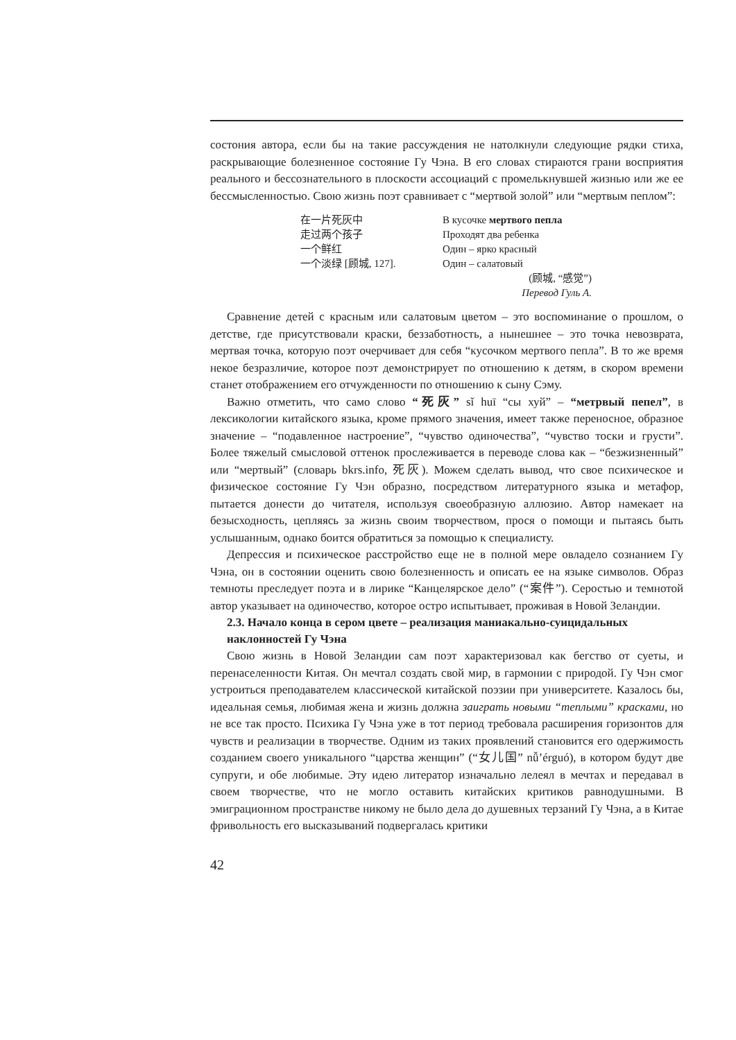состония автора, если бы на такие рассуждения не натолкнули следующие рядки стиха, раскрывающие болезненное состояние Гу Чэна. В его словах стираются грани восприятия реального и бессознательного в плоскости ассоциаций с промелькнувшей жизнью или же ее бессмысленностью. Свою жизнь поэт сравнивает с “мертвой золой” или “мертвым пеплом”:
在一片死灰中
走过两个孩子
一个鲜红
一个淡绿 [顾城, 127].
В кусочке мертвого пепла
Проходят два ребенка
Один – ярко красный
Один – салатовый
(顾城, “感觉”)
Перевод Гуль А.
Сравнение детей с красным или салатовым цветом – это воспоминание о прошлом, о детстве, где присутствовали краски, беззаботность, а нынешнее – это точка невозврата, мертвая точка, которую поэт очерчивает для себя “кусочком мертвого пепла”. В то же время некое безразличие, которое поэт демонстрирует по отношению к детям, в скором времени станет отображением его отчужденности по отношению к сыну Сэму.
Важно отметить, что само слово “死灰” sǐ huī “сы хуй” – “метрвый пепел”, в лексикологии китайского языка, кроме прямого значения, имеет также переносное, образное значение – “подавленное настроение”, “чувство одиночества”, “чувство тоски и грусти”. Более тяжелый смысловой оттенок прослеживается в переводе слова как – “безжизненный” или “мертвый” (словарь bkrs.info, 死灰). Можем сделать вывод, что свое психическое и физическое состояние Гу Чэн образно, посредством литературного языка и метафор, пытается донести до читателя, используя своеобразную аллюзию. Автор намекает на безысходность, цепляясь за жизнь своим творчеством, прося о помощи и пытаясь быть услышанным, однако боится обратиться за помощью к специалисту.
Депрессия и психическое расстройство еще не в полной мере овладело сознанием Гу Чэна, он в состоянии оценить свою болезненность и описать ее на языке символов. Образ темноты преследует поэта и в лирике “Канцелярское дело” (“案件”). Серостью и темнотой автор указывает на одиночество, которое остро испытывает, проживая в Новой Зеландии.
2.3. Начало конца в сером цвете – реализация маниакально-суицидальных наклонностей Гу Чэна
Свою жизнь в Новой Зеландии сам поэт характеризовал как бегство от суеты, и перенаселенности Китая. Он мечтал создать свой мир, в гармонии с природой. Гу Чэн смог устроиться преподавателем классической китайской поэзии при университете. Казалось бы, идеальная семья, любимая жена и жизнь должна заиграть новыми “теплыми” красками, но не все так просто. Психика Гу Чэна уже в тот период требовала расширения горизонтов для чувств и реализации в творчестве. Одним из таких проявлений становится его одержимость созданием своего уникального “царства женщин” (“女儿国” nǚ’érguó), в котором будут две супруги, и обе любимые. Эту идею литератор изначально лелеял в мечтах и передавал в своем творчестве, что не могло оставить китайских критиков равнодушными. В эмиграционном пространстве никому не было дела до душевных терзаний Гу Чэна, а в Китае фривольность его высказываний подвергалась критики
42